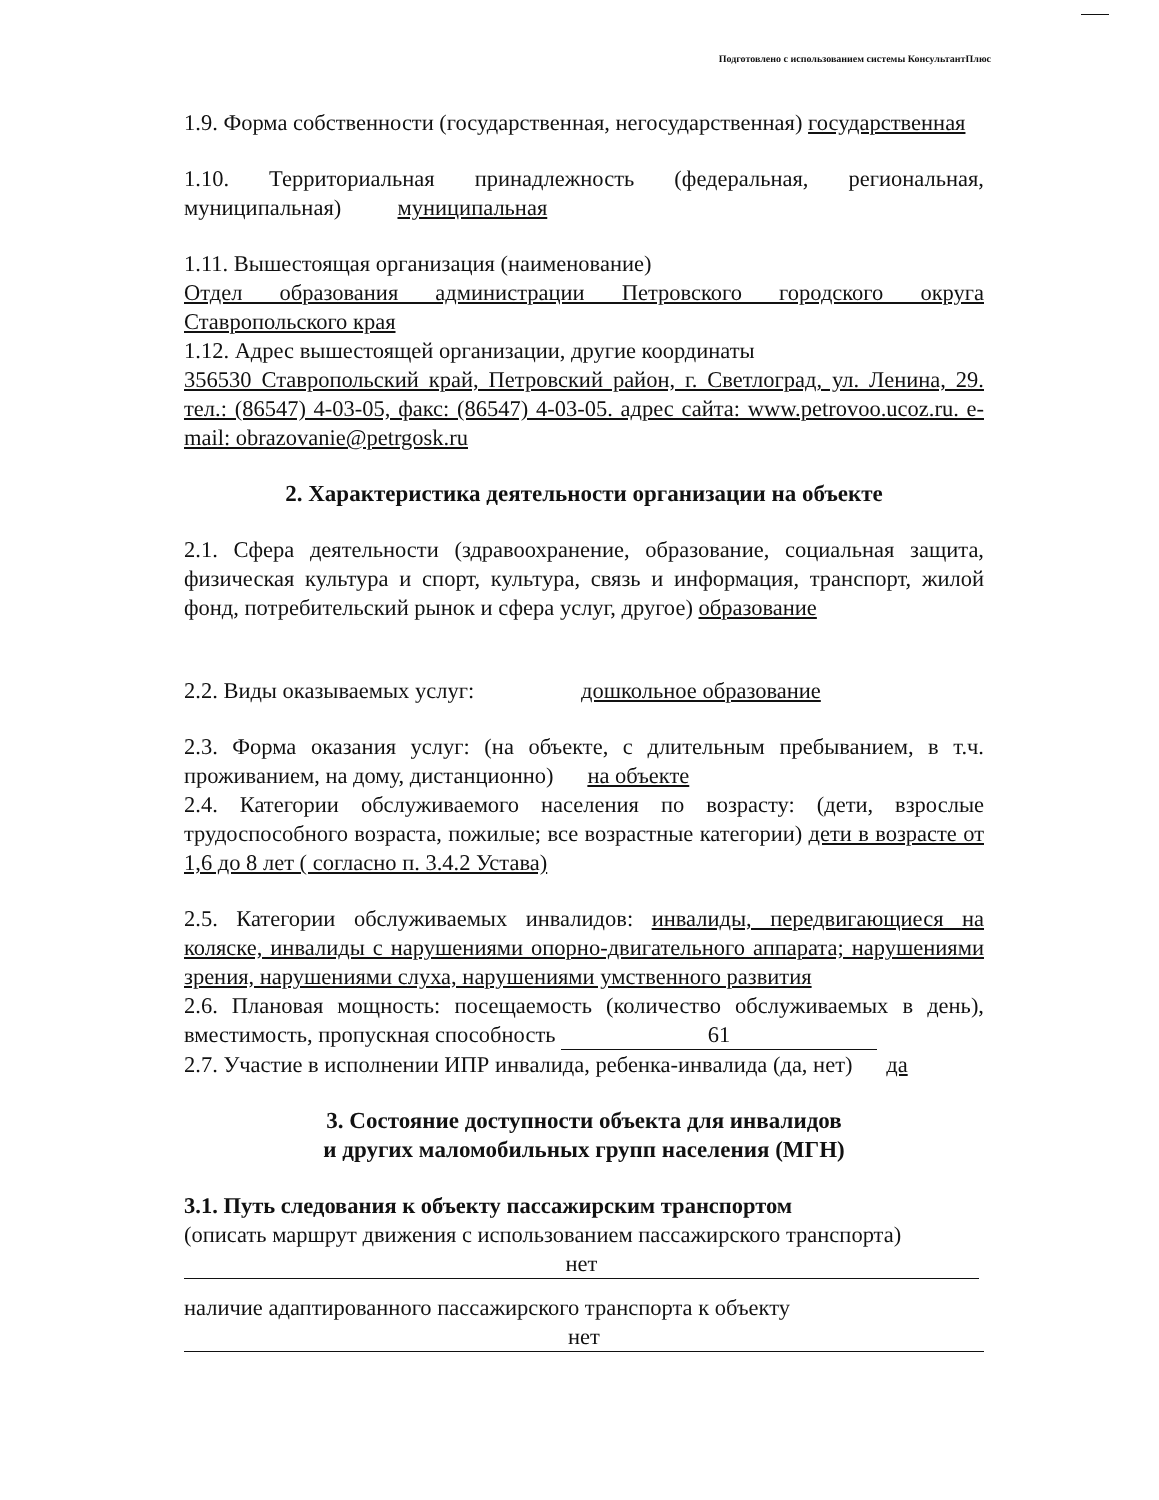Подготовлено с использованием системы КонсультантПлюс
1.9. Форма собственности (государственная, негосударственная) государственная
1.10. Территориальная принадлежность (федеральная, региональная, муниципальная) муниципальная
1.11. Вышестоящая организация (наименование)
Отдел образования администрации Петровского городского округа Ставропольского края
1.12. Адрес вышестоящей организации, другие координаты
356530 Ставропольский край, Петровский район, г. Светлоград, ул. Ленина, 29. тел.: (86547) 4-03-05, факс: (86547) 4-03-05. адрес сайта: www.petrovoo.ucoz.ru. e-mail: obrazovanie@petrgosk.ru
2. Характеристика деятельности организации на объекте
2.1. Сфера деятельности (здравоохранение, образование, социальная защита, физическая культура и спорт, культура, связь и информация, транспорт, жилой фонд, потребительский рынок и сфера услуг, другое) образование
2.2. Виды оказываемых услуг: дошкольное образование
2.3. Форма оказания услуг: (на объекте, с длительным пребыванием, в т.ч. проживанием, на дому, дистанционно) на объекте
2.4. Категории обслуживаемого населения по возрасту: (дети, взрослые трудоспособного возраста, пожилые; все возрастные категории) дети в возрасте от 1,6 до 8 лет ( согласно п. 3.4.2 Устава)
2.5. Категории обслуживаемых инвалидов: инвалиды, передвигающиеся на коляске, инвалиды с нарушениями опорно-двигательного аппарата; нарушениями зрения, нарушениями слуха, нарушениями умственного развития
2.6. Плановая мощность: посещаемость (количество обслуживаемых в день), вместимость, пропускная способность 61
2.7. Участие в исполнении ИПР инвалида, ребенка-инвалида (да, нет) да
3. Состояние доступности объекта для инвалидов
и других маломобильных групп населения (МГН)
3.1. Путь следования к объекту пассажирским транспортом
(описать маршрут движения с использованием пассажирского транспорта)
нет
наличие адаптированного пассажирского транспорта к объекту
нет